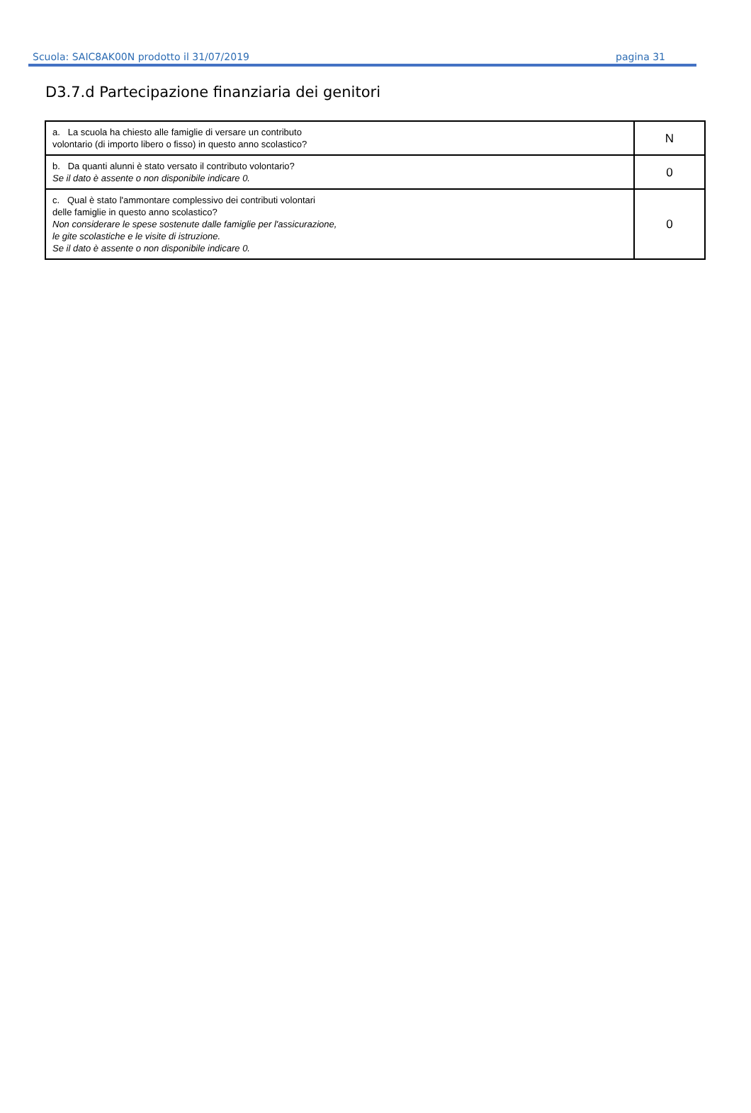Scuola: SAIC8AK00N prodotto il 31/07/2019 pagina 31
D3.7.d Partecipazione finanziaria dei genitori
| a. La scuola ha chiesto alle famiglie di versare un contributo volontario (di importo libero o fisso) in questo anno scolastico? | N |
| b. Da quanti alunni è stato versato il contributo volontario? Se il dato è assente o non disponibile indicare 0. | 0 |
| c. Qual è stato l'ammontare complessivo dei contributi volontari delle famiglie in questo anno scolastico? Non considerare le spese sostenute dalle famiglie per l'assicurazione, le gite scolastiche e le visite di istruzione. Se il dato è assente o non disponibile indicare 0. | 0 |